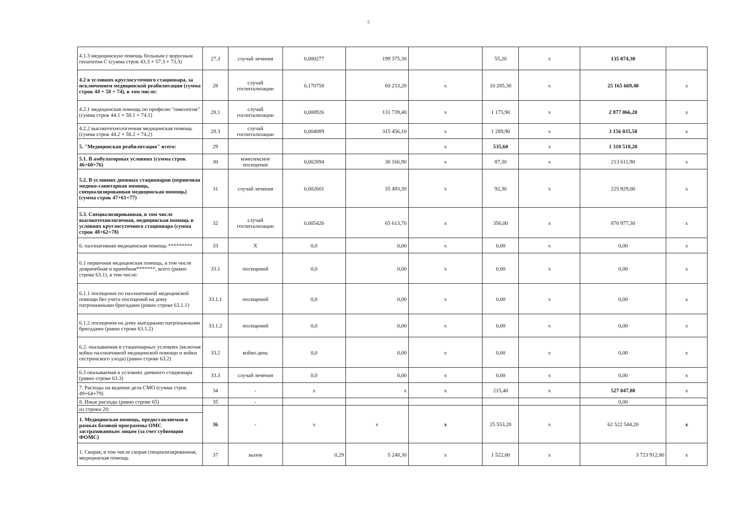5
| 4.1.3 медицинскую помощь больным с вирусным гепатитом С (сумма строк 43.3 + 57.3 + 73.3) | 27.3 | случай лечения | 0,000277 | 199 375,30 | | 55,20 | х | 135 074,30 | |
| 4.2 в условиях круглосуточного стационара, за исключением медицинской реабилитации (сумма строк 44 + 58 + 74), в том числе: | 28 | случай госпитализации | 0,170758 | 60 233,20 | х | 10 285,30 | х | 25 165 669,40 | х |
| 4.2.1 медицинская помощь по профилю "онкология" (сумма строк 44.1 + 58.1 + 74.1) | 28.1 | случай госпитализации | 0,008926 | 131 739,40 | х | 1 175,90 | х | 2 877 066,20 | х |
| 4.2.2 высокотехнологичная медицинская помощь (сумма строк 44.2 + 58.2 + 74.2) | 28.3 | случай госпитализации | 0,004089 | 315 456,10 | х | 1 289,90 | х | 3 156 035,50 | х |
| 5. "Медицинская реабилитация" всего: | 29 | | | | х | 535,60 | х | 1 310 518,20 | |
| 5.1. В амбулаторных условиях (сумма строк 46+60+76) | 30 | комплексное посещение | 0,002894 | 30 166,90 | х | 87,30 | х | 213 611,90 | х |
| 5.2. В условиях дневных стационаров (первичная медико-санитарная помощь, специализированная медицинская помощь) (сумма строк 47+61+77) | 31 | случай лечения | 0,002601 | 35 493,30 | х | 92,30 | х | 225 929,00 | х |
| 5.3. Специализированная, в том числе высокотехнологичная, медицинская помощь в условиях круглосуточного стационара (сумма строк 48+62+78) | 32 | случай госпитализации | 0,005426 | 65 613,70 | х | 356,00 | х | 870 977,30 | х |
| 6. паллиативная медицинская помощь ********* | 33 | Х | 0,0 | 0,00 | х | 0,00 | х | 0,00 | х |
| 6.1 первичная медицинская помощь, в том числе доврачебная и врачебная*******, всего (равно строке 63.1), в том числе: | 33.1 | посещений | 0,0 | 0,00 | х | 0,00 | х | 0,00 | х |
| 6.1.1 посещение по паллиативной медицинской помощи без учета посещений на дому патронажными бригадами (равно строке 63.1.1) | 33.1.1 | посещений | 0,0 | 0,00 | х | 0,00 | х | 0,00 | х |
| 6.1.2 посещения на дому выездными патронажными бригадами (равно строке 63.1.2) | 33.1.2 | посещений | 0,0 | 0,00 | х | 0,00 | х | 0,00 | х |
| 6.2. оказываемая в стационарных условиях (включая койки паллиативной медицинской помощи и койки сестринского ухода) (равно строке 63.2) | 33.2 | койко-день | 0,0 | 0,00 | х | 0,00 | х | 0,00 | х |
| 6.3 оказываемая в условиях дневного стационара (равно строке 63.3) | 33.3 | случай лечения | 0,0 | 0,00 | х | 0,00 | х | 0,00 | х |
| 7. Расходы на ведение дела СМО (сумма строк 49+64+79) | 34 | - | х | х | х | 215,40 | х | 527 047,80 | х |
| 8. Иные расходы (равно строке 65) | 35 | - | | | | | | 0,00 | |
| из строки 20: | 36 | - | х | х | х | 25 553,20 | х | 62 522 544,20 | х |
| 1. Медицинская помощь, предоставляемая в рамках базовой программы ОМС застрахованным лицам (за счет субвенции ФОМС) | | | | | | | | | |
| 1. Скорая, в том числе скорая специализированная, медицинская помощь | 37 | вызов | 0,29 | 5 248,30 | х | 1 522,00 | х | 3 723 912,80 | х |